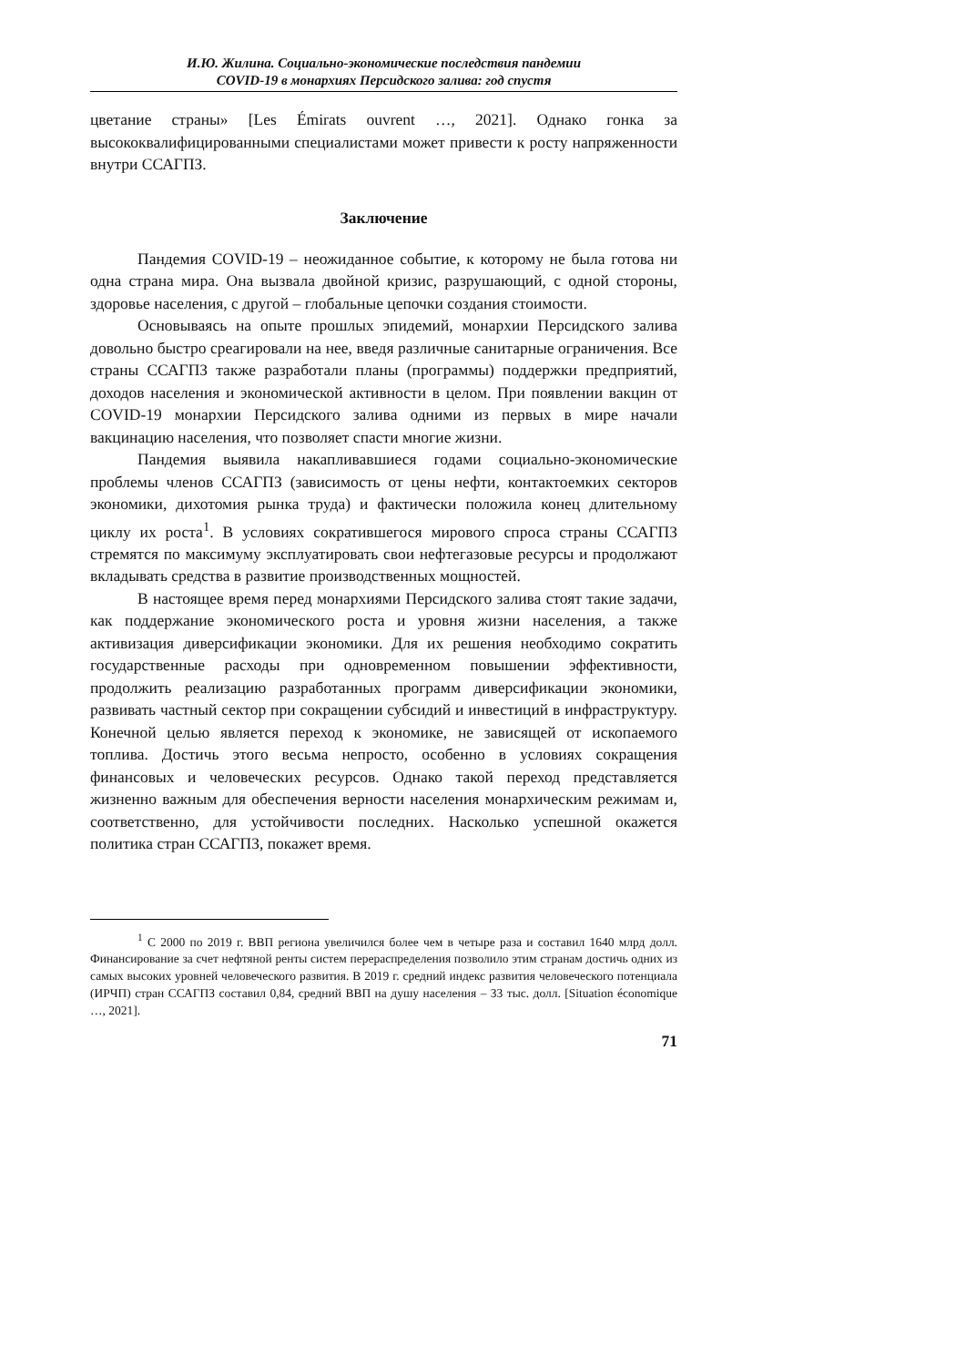И.Ю. Жилина. Социально-экономические последствия пандемии
COVID-19 в монархиях Персидского залива: год спустя
цветание страны» [Les Émirats ouvrent …, 2021]. Однако гонка за высококвалифицированными специалистами может привести к росту напряженности внутри ССАГПЗ.
Заключение
Пандемия COVID-19 – неожиданное событие, к которому не была готова ни одна страна мира. Она вызвала двойной кризис, разрушающий, с одной стороны, здоровье населения, с другой – глобальные цепочки создания стоимости.
Основываясь на опыте прошлых эпидемий, монархии Персидского залива довольно быстро среагировали на нее, введя различные санитарные ограничения. Все страны ССАГПЗ также разработали планы (программы) поддержки предприятий, доходов населения и экономической активности в целом. При появлении вакцин от COVID-19 монархии Персидского залива одними из первых в мире начали вакцинацию населения, что позволяет спасти многие жизни.
Пандемия выявила накапливавшиеся годами социально-экономические проблемы членов ССАГПЗ (зависимость от цены нефти, контактоемких секторов экономики, дихотомия рынка труда) и фактически положила конец длительному циклу их роста<sup>1</sup>. В условиях сократившегося мирового спроса страны ССАГПЗ стремятся по максимуму эксплуатировать свои нефтегазовые ресурсы и продолжают вкладывать средства в развитие производственных мощностей.
В настоящее время перед монархиями Персидского залива стоят такие задачи, как поддержание экономического роста и уровня жизни населения, а также активизация диверсификации экономики. Для их решения необходимо сократить государственные расходы при одновременном повышении эффективности, продолжить реализацию разработанных программ диверсификации экономики, развивать частный сектор при сокращении субсидий и инвестиций в инфраструктуру. Конечной целью является переход к экономике, не зависящей от ископаемого топлива. Достичь этого весьма непросто, особенно в условиях сокращения финансовых и человеческих ресурсов. Однако такой переход представляется жизненно важным для обеспечения верности населения монархическим режимам и, соответственно, для устойчивости последних. Насколько успешной окажется политика стран ССАГПЗ, покажет время.
<sup>1</sup> С 2000 по 2019 г. ВВП региона увеличился более чем в четыре раза и составил 1640 млрд долл. Финансирование за счет нефтяной ренты систем перераспределения позволило этим странам достичь одних из самых высоких уровней человеческого развития. В 2019 г. средний индекс развития человеческого потенциала (ИРЧП) стран ССАГПЗ составил 0,84, средний ВВП на душу населения – 33 тыс. долл. [Situation économique …, 2021].
71